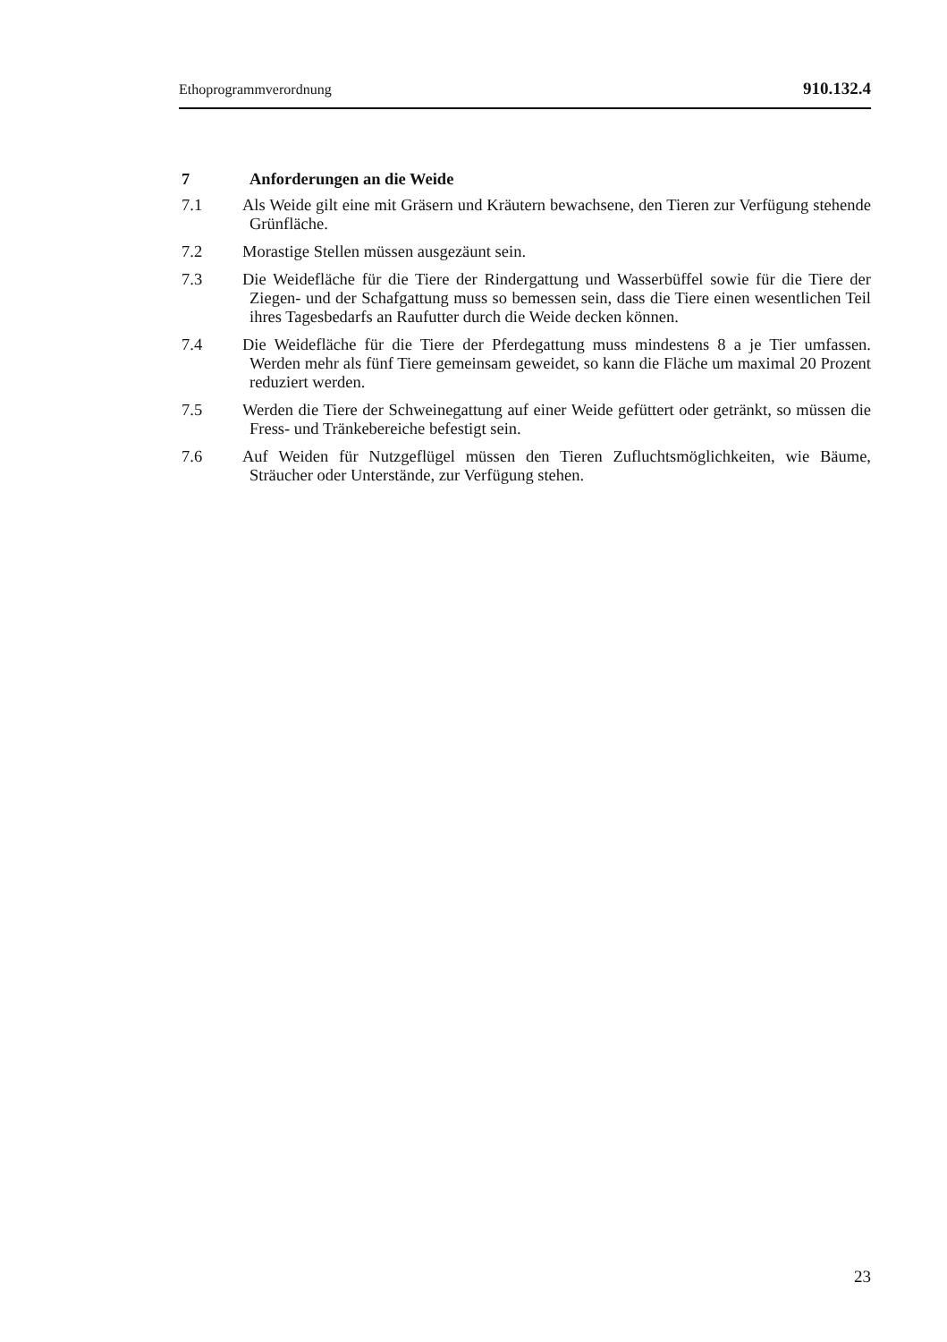Ethoprogrammverordnung 910.132.4
7 Anforderungen an die Weide
7.1 Als Weide gilt eine mit Gräsern und Kräutern bewachsene, den Tieren zur Verfügung stehende Grünfläche.
7.2 Morastige Stellen müssen ausgezäunt sein.
7.3 Die Weidefläche für die Tiere der Rindergattung und Wasserbüffel sowie für die Tiere der Ziegen- und der Schafgattung muss so bemessen sein, dass die Tiere einen wesentlichen Teil ihres Tagesbedarfs an Raufutter durch die Weide decken können.
7.4 Die Weidefläche für die Tiere der Pferdegattung muss mindestens 8 a je Tier umfassen. Werden mehr als fünf Tiere gemeinsam geweidet, so kann die Fläche um maximal 20 Prozent reduziert werden.
7.5 Werden die Tiere der Schweinegattung auf einer Weide gefüttert oder getränkt, so müssen die Fress- und Tränkebereiche befestigt sein.
7.6 Auf Weiden für Nutzgeflügel müssen den Tieren Zufluchtsmöglichkeiten, wie Bäume, Sträucher oder Unterstände, zur Verfügung stehen.
23